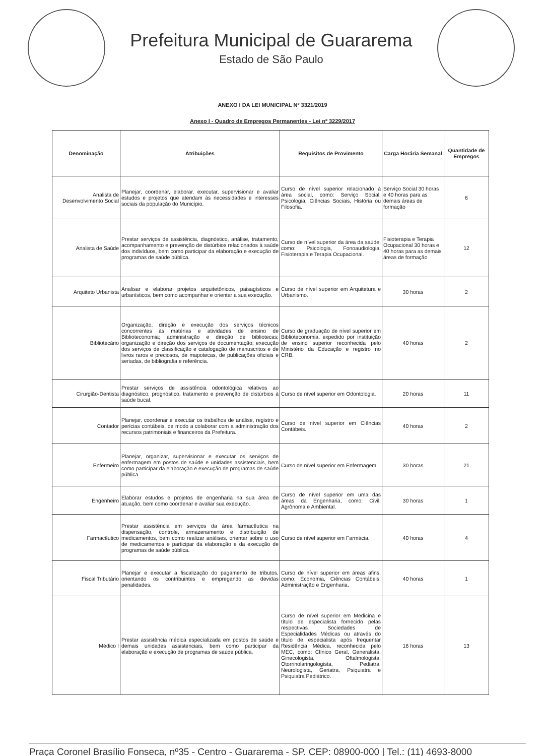Prefeitura Municipal de Guararema
Estado de São Paulo
ANEXO I DA LEI MUNICIPAL Nº 3321/2019
Anexo I - Quadro de Empregos Permanentes - Lei nº 3229/2017
| Denominação | Atribuições | Requisitos de Provimento | Carga Horária Semanal | Quantidade de Empregos |
| --- | --- | --- | --- | --- |
| Analista de Desenvolvimento Social | Planejar, coordenar, elaborar, executar, supervisionar e avaliar estudos e projetos que atendam às necessidades e interesses sociais da população do Município. | Curso de nível superior relacionado à área social, como: Serviço Social, Psicologia, Ciências Sociais, História ou Filosofia. | Serviço Social 30 horas e 40 horas para as demais áreas de formação | 6 |
| Analista de Saúde | Prestar serviços de assistência, diagnóstico, análise, tratamento, acompanhamento e prevenção de distúrbios relacionados à saúde dos indivíduos, bem como participar da elaboração e execução de programas de saúde pública. | Curso de nível superior da área da saúde, como: Psicologia, Fonoaudiologia, Fisioterapia e Terapia Ocupacional. | Fisioterapia e Terapia Ocupacional 30 horas e 40 horas para as demais áreas de formação | 12 |
| Arquiteto Urbanista | Analisar e elaborar projetos arquitetônicos, paisagísticos e urbanísticos, bem como acompanhar e orientar a sua execução. | Curso de nível superior em Arquitetura e Urbanismo. | 30 horas | 2 |
| Bibliotecário | Organização, direção e execução dos serviços técnicos concorrentes às matérias e atividades de ensino de Biblioteconomia; administração e direção de bibliotecas; organização e direção dos serviços de documentação; execução dos serviços de classificação e catalogação de manuscritos e de livros raros e preciosos, de mapotecas, de publicações oficiais e seriadas, de bibliografia e referência. | Curso de graduação de nível superior em Biblioteconomia, expedido por instituição de ensino superior reconhecida pelo Ministério da Educação e registro no CRB. | 40 horas | 2 |
| Cirurgião-Dentista | Prestar serviços de assistência odontológica relativos ao diagnóstico, prognóstico, tratamento e prevenção de distúrbios à saúde bucal. | Curso de nível superior em Odontologia. | 20 horas | 11 |
| Contador | Planejar, coordenar e executar os trabalhos de análise, registro e perícias contábeis, de modo a colaborar com a administração dos recursos patrimoniais e financeiros da Prefeitura. | Curso de nível superior em Ciências Contábeis. | 40 horas | 2 |
| Enfermeiro | Planejar, organizar, supervisionar e executar os serviços de enfermagem em postos de saúde e unidades assistenciais, bem como participar da elaboração e execução de programas de saúde pública. | Curso de nível superior em Enfermagem. | 30 horas | 21 |
| Engenheiro | Elaborar estudos e projetos de engenharia na sua área de atuação, bem como coordenar e avaliar sua execução. | Curso de nível superior em uma das áreas da Engenharia, como: Civil, Agrônoma e Ambiental. | 30 horas | 1 |
| Farmacêutico | Prestar assistência em serviços da área farmacêutica na dispensação, controle, armazenamento e distribuição de medicamentos, bem como realizar análises, orientar sobre o uso de medicamentos e participar da elaboração e da execução de programas de saúde pública. | Curso de nível superior em Farmácia. | 40 horas | 4 |
| Fiscal Tributário | Planejar e executar a fiscalização do pagamento de tributos, orientando os contribuintes e empregando as devidas penalidades. | Curso de nível superior em áreas afins, como: Economia, Ciências Contábeis, Administração e Engenharia. | 40 horas | 1 |
| Médico I | Prestar assistência médica especializada em postos de saúde e demais unidades assistenciais, bem como participar da elaboração e execução de programas de saúde pública. | Curso de nível superior em Medicina e título de especialista fornecido pelas respectivas Sociedades de Especialidades Médicas ou através do título de especialista após frequentar Residência Médica, reconhecida pelo MEC, como: Clínico Geral, Generalista, Ginecologista, Oftalmologista, Otorrinolaringologista, Pediatra, Neurologista, Geriatra, Psiquiatra e Psiquiatra Pediátrico. | 16 horas | 13 |
Praça Coronel Brasílio Fonseca, nº35 - Centro - Guararema - SP. CEP: 08900-000 | Tel.: (11) 4693-8000